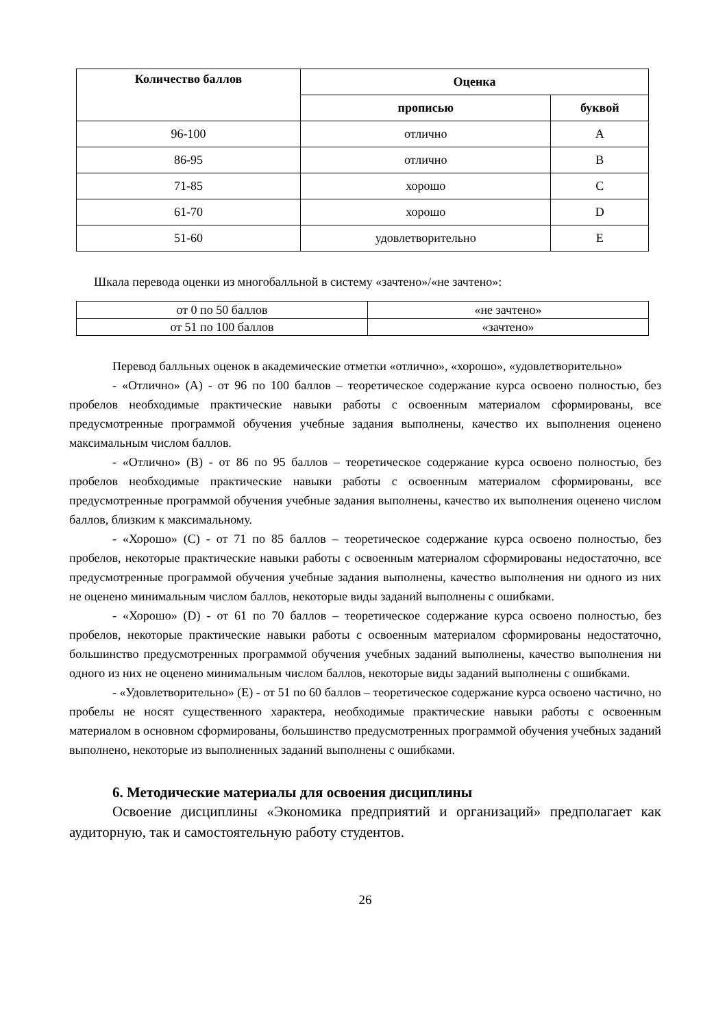| Количество баллов | Оценка | |
| --- | --- | --- |
| | прописью | буквой |
| 96-100 | отлично | A |
| 86-95 | отлично | B |
| 71-85 | хорошо | C |
| 61-70 | хорошо | D |
| 51-60 | удовлетворительно | E |
Шкала перевода оценки из многобалльной в систему «зачтено»/«не зачтено»:
| от 0 по 50 баллов | «не зачтено» |
| от 51 по 100 баллов | «зачтено» |
Перевод балльных оценок в академические отметки «отлично», «хорошо», «удовлетворительно»
- «Отлично» (A) - от 96 по 100 баллов – теоретическое содержание курса освоено полностью, без пробелов необходимые практические навыки работы с освоенным материалом сформированы, все предусмотренные программой обучения учебные задания выполнены, качество их выполнения оценено максимальным числом баллов.
- «Отлично» (B) - от 86 по 95 баллов – теоретическое содержание курса освоено полностью, без пробелов необходимые практические навыки работы с освоенным материалом сформированы, все предусмотренные программой обучения учебные задания выполнены, качество их выполнения оценено числом баллов, близким к максимальному.
- «Хорошо» (C) - от 71 по 85 баллов – теоретическое содержание курса освоено полностью, без пробелов, некоторые практические навыки работы с освоенным материалом сформированы недостаточно, все предусмотренные программой обучения учебные задания выполнены, качество выполнения ни одного из них не оценено минимальным числом баллов, некоторые виды заданий выполнены с ошибками.
- «Хорошо» (D) - от 61 по 70 баллов – теоретическое содержание курса освоено полностью, без пробелов, некоторые практические навыки работы с освоенным материалом сформированы недостаточно, большинство предусмотренных программой обучения учебных заданий выполнены, качество выполнения ни одного из них не оценено минимальным числом баллов, некоторые виды заданий выполнены с ошибками.
- «Удовлетворительно» (E) - от 51 по 60 баллов – теоретическое содержание курса освоено частично, но пробелы не носят существенного характера, необходимые практические навыки работы с освоенным материалом в основном сформированы, большинство предусмотренных программой обучения учебных заданий выполнено, некоторые из выполненных заданий выполнены с ошибками.
6. Методические материалы для освоения дисциплины
Освоение дисциплины «Экономика предприятий и организаций» предполагает как аудиторную, так и самостоятельную работу студентов.
26